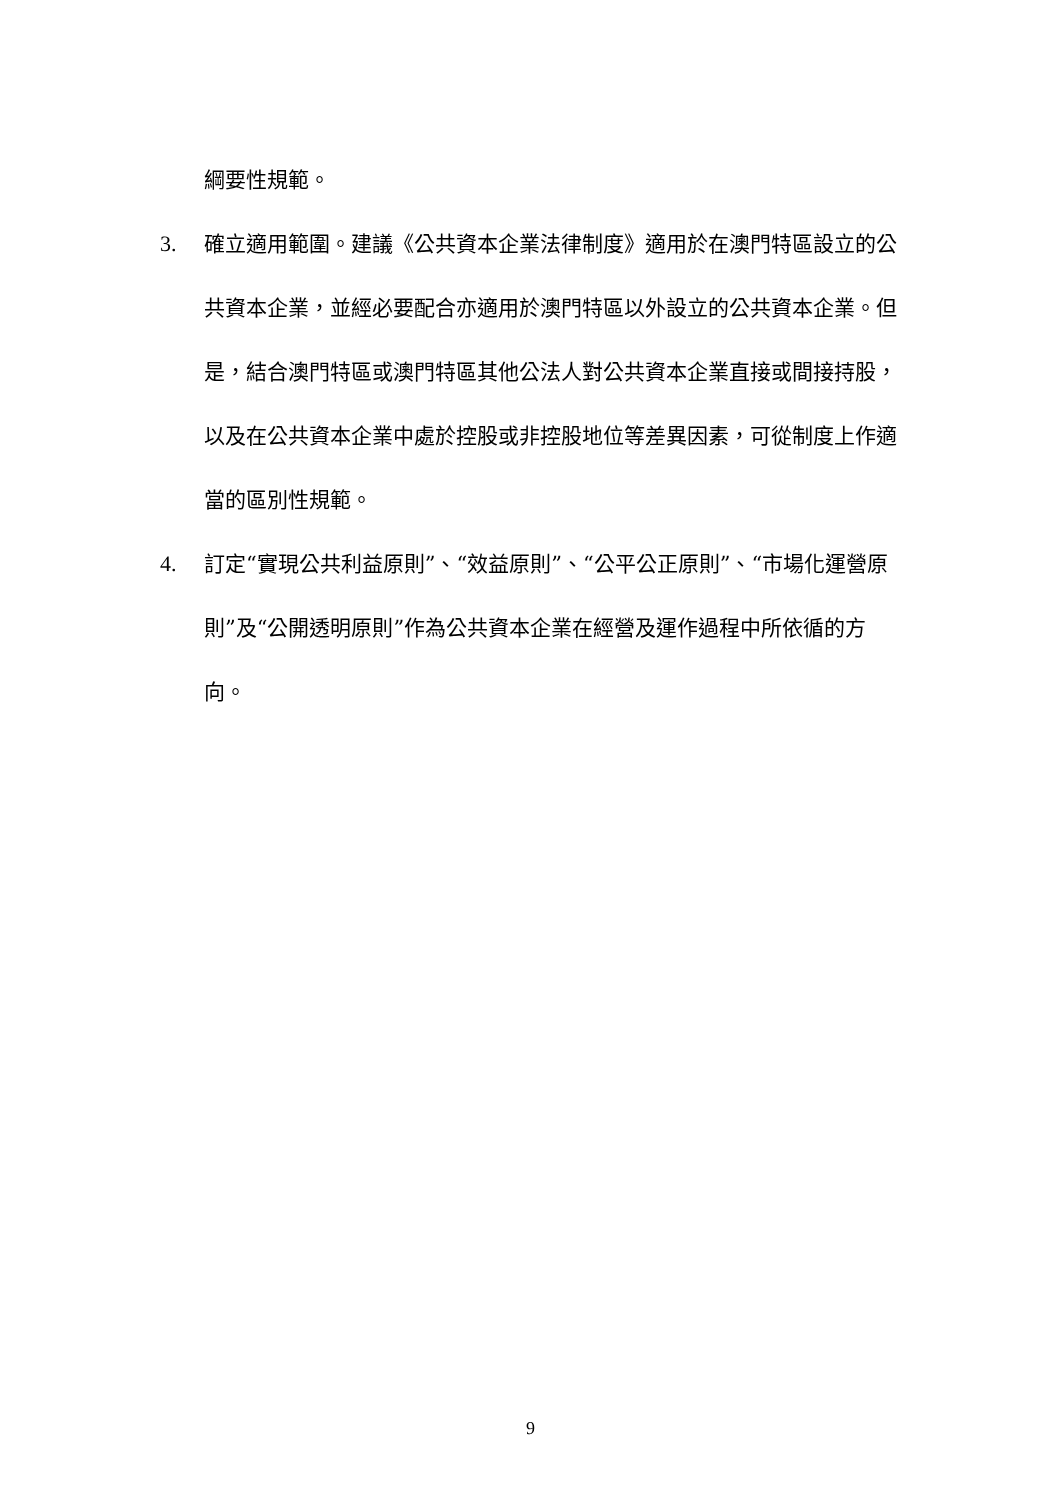綱要性規範。
3. 確立適用範圍。建議《公共資本企業法律制度》適用於在澳門特區設立的公共資本企業，並經必要配合亦適用於澳門特區以外設立的公共資本企業。但是，結合澳門特區或澳門特區其他公法人對公共資本企業直接或間接持股，以及在公共資本企業中處於控股或非控股地位等差異因素，可從制度上作適當的區別性規範。
4. 訂定“實現公共利益原則”、“效益原則”、“公平公正原則”、“市場化運營原則”及“公開透明原則”作為公共資本企業在經營及運作過程中所依循的方向。
9